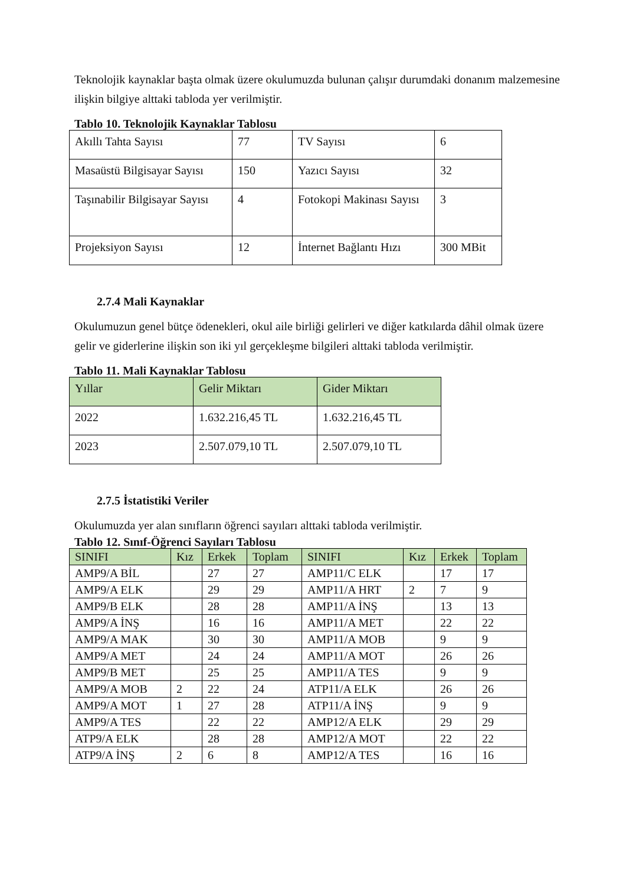Teknolojik kaynaklar başta olmak üzere okulumuzda bulunan çalışır durumdaki donanım malzemesine ilişkin bilgiye alttaki tabloda yer verilmiştir.
Tablo 10. Teknolojik Kaynaklar Tablosu
| Akıllı Tahta Sayısı | 77 | TV Sayısı | 6 |
| Masaüstü Bilgisayar Sayısı | 150 | Yazıcı Sayısı | 32 |
| Taşınabilir Bilgisayar Sayısı | 4 | Fotokopi Makinası Sayısı | 3 |
| Projeksiyon Sayısı | 12 | İnternet Bağlantı Hızı | 300 MBit |
2.7.4 Mali Kaynaklar
Okulumuzun genel bütçe ödenekleri, okul aile birliği gelirleri ve diğer katkılarda dâhil olmak üzere gelir ve giderlerine ilişkin son iki yıl gerçekleşme bilgileri alttaki tabloda verilmiştir.
Tablo 11. Mali Kaynaklar Tablosu
| Yıllar | Gelir Miktarı | Gider Miktarı |
| 2022 | 1.632.216,45 TL | 1.632.216,45 TL |
| 2023 | 2.507.079,10 TL | 2.507.079,10 TL |
2.7.5 İstatistiki Veriler
Okulumuzda yer alan sınıfların öğrenci sayıları alttaki tabloda verilmiştir.
Tablo 12. Sınıf-Öğrenci Sayıları Tablosu
| SINIFI | Kız | Erkek | Toplam | SINIFI | Kız | Erkek | Toplam |
| AMP9/A BİL | | 27 | 27 | AMP11/C ELK | | 17 | 17 |
| AMP9/A ELK | | 29 | 29 | AMP11/A HRT | 2 | 7 | 9 |
| AMP9/B ELK | | 28 | 28 | AMP11/A İNŞ | | 13 | 13 |
| AMP9/A İNŞ | | 16 | 16 | AMP11/A MET | | 22 | 22 |
| AMP9/A MAK | | 30 | 30 | AMP11/A MOB | | 9 | 9 |
| AMP9/A MET | | 24 | 24 | AMP11/A MOT | | 26 | 26 |
| AMP9/B MET | | 25 | 25 | AMP11/A TES | | 9 | 9 |
| AMP9/A MOB | 2 | 22 | 24 | ATP11/A ELK | | 26 | 26 |
| AMP9/A MOT | 1 | 27 | 28 | ATP11/A İNŞ | | 9 | 9 |
| AMP9/A TES | | 22 | 22 | AMP12/A ELK | | 29 | 29 |
| ATP9/A ELK | | 28 | 28 | AMP12/A MOT | | 22 | 22 |
| ATP9/A İNŞ | 2 | 6 | 8 | AMP12/A TES | | 16 | 16 |